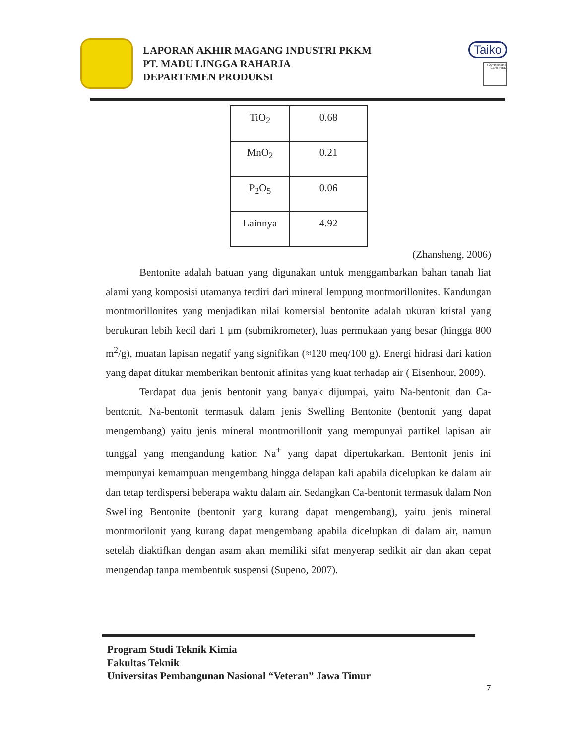LAPORAN AKHIR MAGANG INDUSTRI PKKM
PT. MADU LINGGA RAHARJA
DEPARTEMEN PRODUKSI
Taiko
TÜVRheinland CERTIFIED
| TiO<sub>2</sub> | 0.68 |
| MnO<sub>2</sub> | 0.21 |
| P<sub>2</sub>O<sub>5</sub> | 0.06 |
| Lainnya | 4.92 |
(Zhansheng, 2006)
Bentonite adalah batuan yang digunakan untuk menggambarkan bahan tanah liat alami yang komposisi utamanya terdiri dari mineral lempung montmorillonites. Kandungan montmorillonites yang menjadikan nilai komersial bentonite adalah ukuran kristal yang berukuran lebih kecil dari 1 μm (submikrometer), luas permukaan yang besar (hingga 800 m<sup>2</sup>/g), muatan lapisan negatif yang signifikan (≈120 meq/100 g). Energi hidrasi dari kation yang dapat ditukar memberikan bentonit afinitas yang kuat terhadap air ( Eisenhour, 2009).
Terdapat dua jenis bentonit yang banyak dijumpai, yaitu Na-bentonit dan Ca-bentonit. Na-bentonit termasuk dalam jenis Swelling Bentonite (bentonit yang dapat mengembang) yaitu jenis mineral montmorillonit yang mempunyai partikel lapisan air tunggal yang mengandung kation Na<sup>+</sup> yang dapat dipertukarkan. Bentonit jenis ini mempunyai kemampuan mengembang hingga delapan kali apabila dicelupkan ke dalam air dan tetap terdispersi beberapa waktu dalam air. Sedangkan Ca-bentonit termasuk dalam Non Swelling Bentonite (bentonit yang kurang dapat mengembang), yaitu jenis mineral montmorilonit yang kurang dapat mengembang apabila dicelupkan di dalam air, namun setelah diaktifkan dengan asam akan memiliki sifat menyerap sedikit air dan akan cepat mengendap tanpa membentuk suspensi (Supeno, 2007).
Program Studi Teknik Kimia
Fakultas Teknik
Universitas Pembangunan Nasional “Veteran” Jawa Timur
7